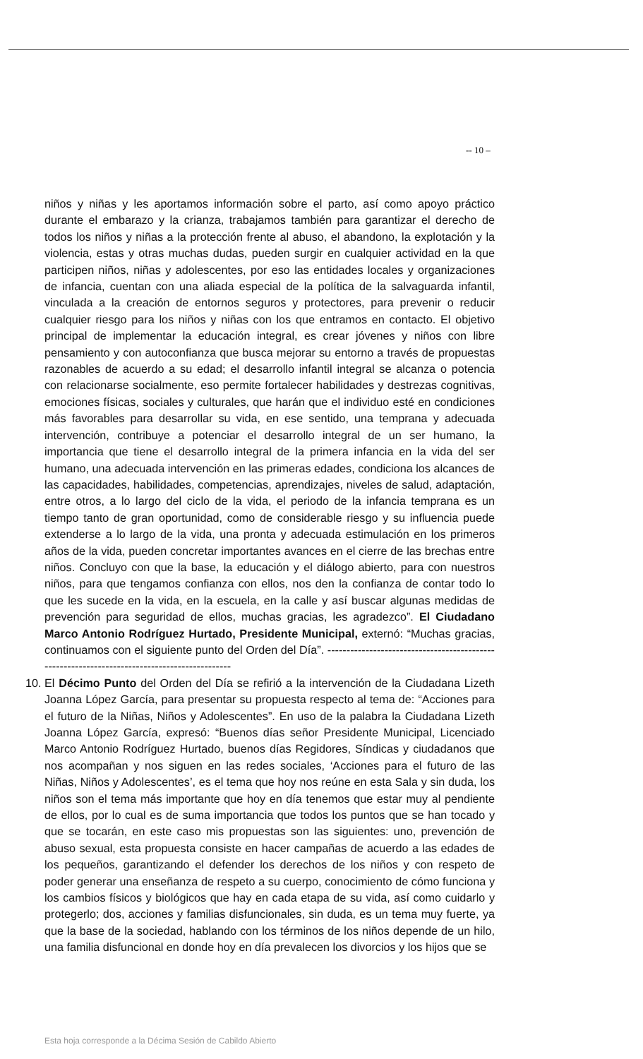-- 10 –
niños y niñas y les aportamos información sobre el parto, así como apoyo práctico durante el embarazo y la crianza, trabajamos también para garantizar el derecho de todos los niños y niñas a la protección frente al abuso, el abandono, la explotación y la violencia, estas y otras muchas dudas, pueden surgir en cualquier actividad en la que participen niños, niñas y adolescentes, por eso las entidades locales y organizaciones de infancia, cuentan con una aliada especial de la política de la salvaguarda infantil, vinculada a la creación de entornos seguros y protectores, para prevenir o reducir cualquier riesgo para los niños y niñas con los que entramos en contacto. El objetivo principal de implementar la educación integral, es crear jóvenes y niños con libre pensamiento y con autoconfianza que busca mejorar su entorno a través de propuestas razonables de acuerdo a su edad; el desarrollo infantil integral se alcanza o potencia con relacionarse socialmente, eso permite fortalecer habilidades y destrezas cognitivas, emociones físicas, sociales y culturales, que harán que el individuo esté en condiciones más favorables para desarrollar su vida, en ese sentido, una temprana y adecuada intervención, contribuye a potenciar el desarrollo integral de un ser humano, la importancia que tiene el desarrollo integral de la primera infancia en la vida del ser humano, una adecuada intervención en las primeras edades, condiciona los alcances de las capacidades, habilidades, competencias, aprendizajes, niveles de salud, adaptación, entre otros, a lo largo del ciclo de la vida, el periodo de la infancia temprana es un tiempo tanto de gran oportunidad, como de considerable riesgo y su influencia puede extenderse a lo largo de la vida, una pronta y adecuada estimulación en los primeros años de la vida, pueden concretar importantes avances en el cierre de las brechas entre niños. Concluyo con que la base, la educación y el diálogo abierto, para con nuestros niños, para que tengamos confianza con ellos, nos den la confianza de contar todo lo que les sucede en la vida, en la escuela, en la calle y así buscar algunas medidas de prevención para seguridad de ellos, muchas gracias, les agradezco”. El Ciudadano Marco Antonio Rodríguez Hurtado, Presidente Municipal, externó: “Muchas gracias, continuamos con el siguiente punto del Orden del Día”. ---------------------------------------------------------------------------------------------
10. El Décimo Punto del Orden del Día se refirió a la intervención de la Ciudadana Lizeth Joanna López García, para presentar su propuesta respecto al tema de: “Acciones para el futuro de la Niñas, Niños y Adolescentes”. En uso de la palabra la Ciudadana Lizeth Joanna López García, expresó: “Buenos días señor Presidente Municipal, Licenciado Marco Antonio Rodríguez Hurtado, buenos días Regidores, Síndicas y ciudadanos que nos acompañan y nos siguen en las redes sociales, ‘Acciones para el futuro de las Niñas, Niños y Adolescentes’, es el tema que hoy nos reúne en esta Sala y sin duda, los niños son el tema más importante que hoy en día tenemos que estar muy al pendiente de ellos, por lo cual es de suma importancia que todos los puntos que se han tocado y que se tocarán, en este caso mis propuestas son las siguientes: uno, prevención de abuso sexual, esta propuesta consiste en hacer campañas de acuerdo a las edades de los pequeños, garantizando el defender los derechos de los niños y con respeto de poder generar una enseñanza de respeto a su cuerpo, conocimiento de cómo funciona y los cambios físicos y biológicos que hay en cada etapa de su vida, así como cuidarlo y protegerlo; dos, acciones y familias disfuncionales, sin duda, es un tema muy fuerte, ya que la base de la sociedad, hablando con los términos de los niños depende de un hilo, una familia disfuncional en donde hoy en día prevalecen los divorcios y los hijos que se
Esta hoja corresponde a la Décima Sesión de Cabildo Abierto